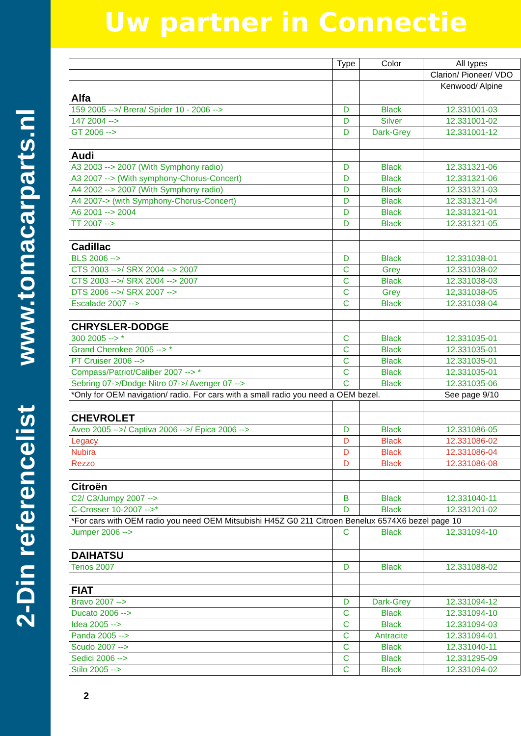2-Din referencelist www.tomacarparts.nl
Uw partner in Connectie
| | Type | Color | All types |
| | | | Clarion/ Pioneer/ VDO |
| | | | Kenwood/ Alpine |
| Alfa | | | |
| 159 2005 -->/ Brera/ Spider 10 - 2006 --> | D | Black | 12.331001-03 |
| 147 2004 --> | D | Silver | 12.331001-02 |
| GT 2006 --> | D | Dark-Grey | 12.331001-12 |
| Audi | | | |
| A3 2003 --> 2007 (With Symphony radio) | D | Black | 12.331321-06 |
| A3 2007 --> (With symphony-Chorus-Concert) | D | Black | 12.331321-06 |
| A4 2002 --> 2007 (With Symphony radio) | D | Black | 12.331321-03 |
| A4 2007-> (with Symphony-Chorus-Concert) | D | Black | 12.331321-04 |
| A6 2001 --> 2004 | D | Black | 12.331321-01 |
| TT 2007 --> | D | Black | 12.331321-05 |
| Cadillac | | | |
| BLS 2006 --> | D | Black | 12.331038-01 |
| CTS 2003 -->/ SRX 2004 --> 2007 | C | Grey | 12.331038-02 |
| CTS 2003 -->/ SRX 2004 --> 2007 | C | Black | 12.331038-03 |
| DTS 2006 -->/ SRX 2007 --> | C | Grey | 12,331038-05 |
| Escalade 2007 --> | C | Black | 12.331038-04 |
| CHRYSLER-DODGE | | | |
| 300 2005 --> * | C | Black | 12.331035-01 |
| Grand Cherokee 2005 --> * | C | Black | 12.331035-01 |
| PT Cruiser 2006 --> | C | Black | 12.331035-01 |
| Compass/Patriot/Caliber 2007 --> * | C | Black | 12.331035-01 |
| Sebring 07->/Dodge Nitro 07->/ Avenger 07 --> | C | Black | 12.331035-06 |
| *Only for OEM navigation/ radio. For cars with a small radio you need a OEM bezel. | | | See page 9/10 |
| CHEVROLET | | | |
| Aveo 2005 -->/ Captiva 2006 -->/ Epica 2006 --> | D | Black | 12.331086-05 |
| Legacy | D | Black | 12.331086-02 |
| Nubira | D | Black | 12.331086-04 |
| Rezzo | D | Black | 12.331086-08 |
| Citroën | | | |
| C2/ C3/Jumpy 2007 --> | B | Black | 12.331040-11 |
| C-Crosser 10-2007 -->* | D | Black | 12.331201-02 |
| *For cars with OEM radio you need OEM Mitsubishi H45Z G0 211 Citroen Benelux 6574X6 bezel page 10 | | | |
| Jumper 2006 --> | C | Black | 12.331094-10 |
| DAIHATSU | | | |
| Terios 2007 | D | Black | 12.331088-02 |
| FIAT | | | |
| Bravo 2007 --> | D | Dark-Grey | 12.331094-12 |
| Ducato 2006 --> | C | Black | 12.331094-10 |
| Idea 2005 --> | C | Black | 12.331094-03 |
| Panda 2005 --> | C | Antracite | 12.331094-01 |
| Scudo 2007 --> | C | Black | 12.331040-11 |
| Sedici 2006 --> | C | Black | 12.331295-09 |
| Stilo 2005 --> | C | Black | 12.331094-02 |
2